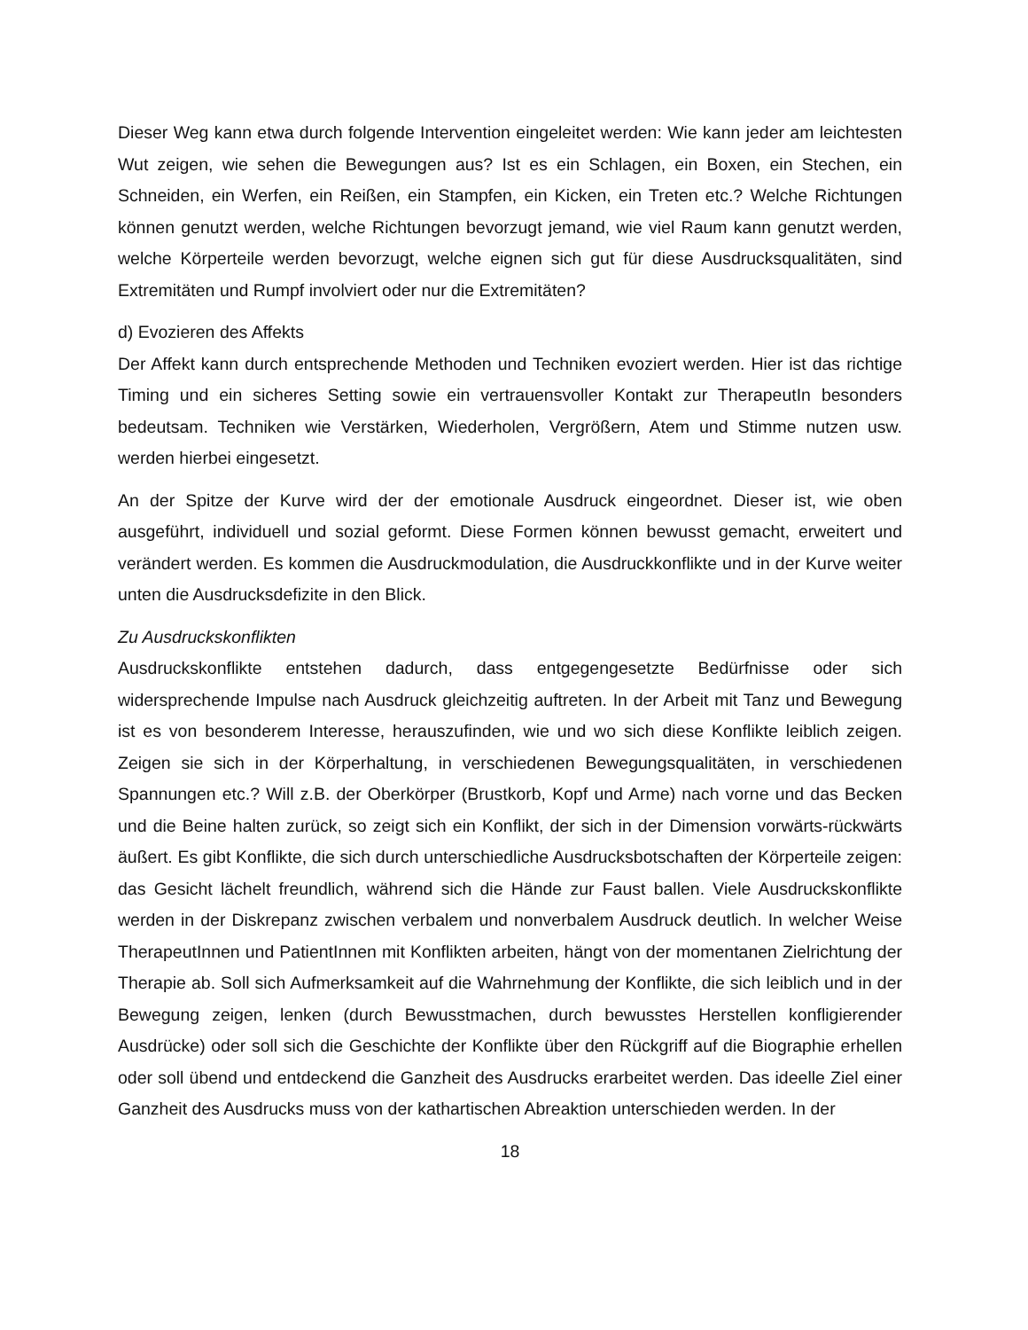Dieser Weg kann etwa durch folgende Intervention eingeleitet werden: Wie kann jeder am leichtesten Wut zeigen, wie sehen die Bewegungen aus? Ist es ein Schlagen, ein Boxen, ein Stechen, ein Schneiden, ein Werfen, ein Reißen, ein Stampfen, ein Kicken, ein Treten etc.? Welche Richtungen können genutzt werden, welche Richtungen bevorzugt jemand, wie viel Raum kann genutzt werden, welche Körperteile werden bevorzugt, welche eignen sich gut für diese Ausdrucksqualitäten, sind Extremitäten und Rumpf involviert oder nur die Extremitäten?
d) Evozieren des Affekts
Der Affekt kann durch entsprechende Methoden und Techniken evoziert werden. Hier ist das richtige Timing und ein sicheres Setting sowie ein vertrauensvoller Kontakt zur TherapeutIn besonders bedeutsam. Techniken wie Verstärken, Wiederholen, Vergrößern, Atem und Stimme nutzen usw. werden hierbei eingesetzt.
An der Spitze der Kurve wird der der emotionale Ausdruck eingeordnet. Dieser ist, wie oben ausgeführt, individuell und sozial geformt. Diese Formen können bewusst gemacht, erweitert und verändert werden. Es kommen die Ausdruckmodulation, die Ausdruckkonflikte und in der Kurve weiter unten die Ausdrucksdefizite in den Blick.
Zu Ausdruckskonflikten
Ausdruckskonflikte entstehen dadurch, dass entgegengesetzte Bedürfnisse oder sich widersprechende Impulse nach Ausdruck gleichzeitig auftreten. In der Arbeit mit Tanz und Bewegung ist es von besonderem Interesse, herauszufinden, wie und wo sich diese Konflikte leiblich zeigen. Zeigen sie sich in der Körperhaltung, in verschiedenen Bewegungsqualitäten, in verschiedenen Spannungen etc.? Will z.B. der Oberkörper (Brustkorb, Kopf und Arme) nach vorne und das Becken und die Beine halten zurück, so zeigt sich ein Konflikt, der sich in der Dimension vorwärts-rückwärts äußert. Es gibt Konflikte, die sich durch unterschiedliche Ausdrucksbotschaften der Körperteile zeigen: das Gesicht lächelt freundlich, während sich die Hände zur Faust ballen. Viele Ausdruckskonflikte werden in der Diskrepanz zwischen verbalem und nonverbalem Ausdruck deutlich. In welcher Weise TherapeutInnen und PatientInnen mit Konflikten arbeiten, hängt von der momentanen Zielrichtung der Therapie ab. Soll sich Aufmerksamkeit auf die Wahrnehmung der Konflikte, die sich leiblich und in der Bewegung zeigen, lenken (durch Bewusstmachen, durch bewusstes Herstellen konfligierender Ausdrücke) oder soll sich die Geschichte der Konflikte über den Rückgriff auf die Biographie erhellen oder soll übend und entdeckend die Ganzheit des Ausdrucks erarbeitet werden. Das ideelle Ziel einer Ganzheit des Ausdrucks muss von der kathartischen Abreaktion unterschieden werden. In der
18